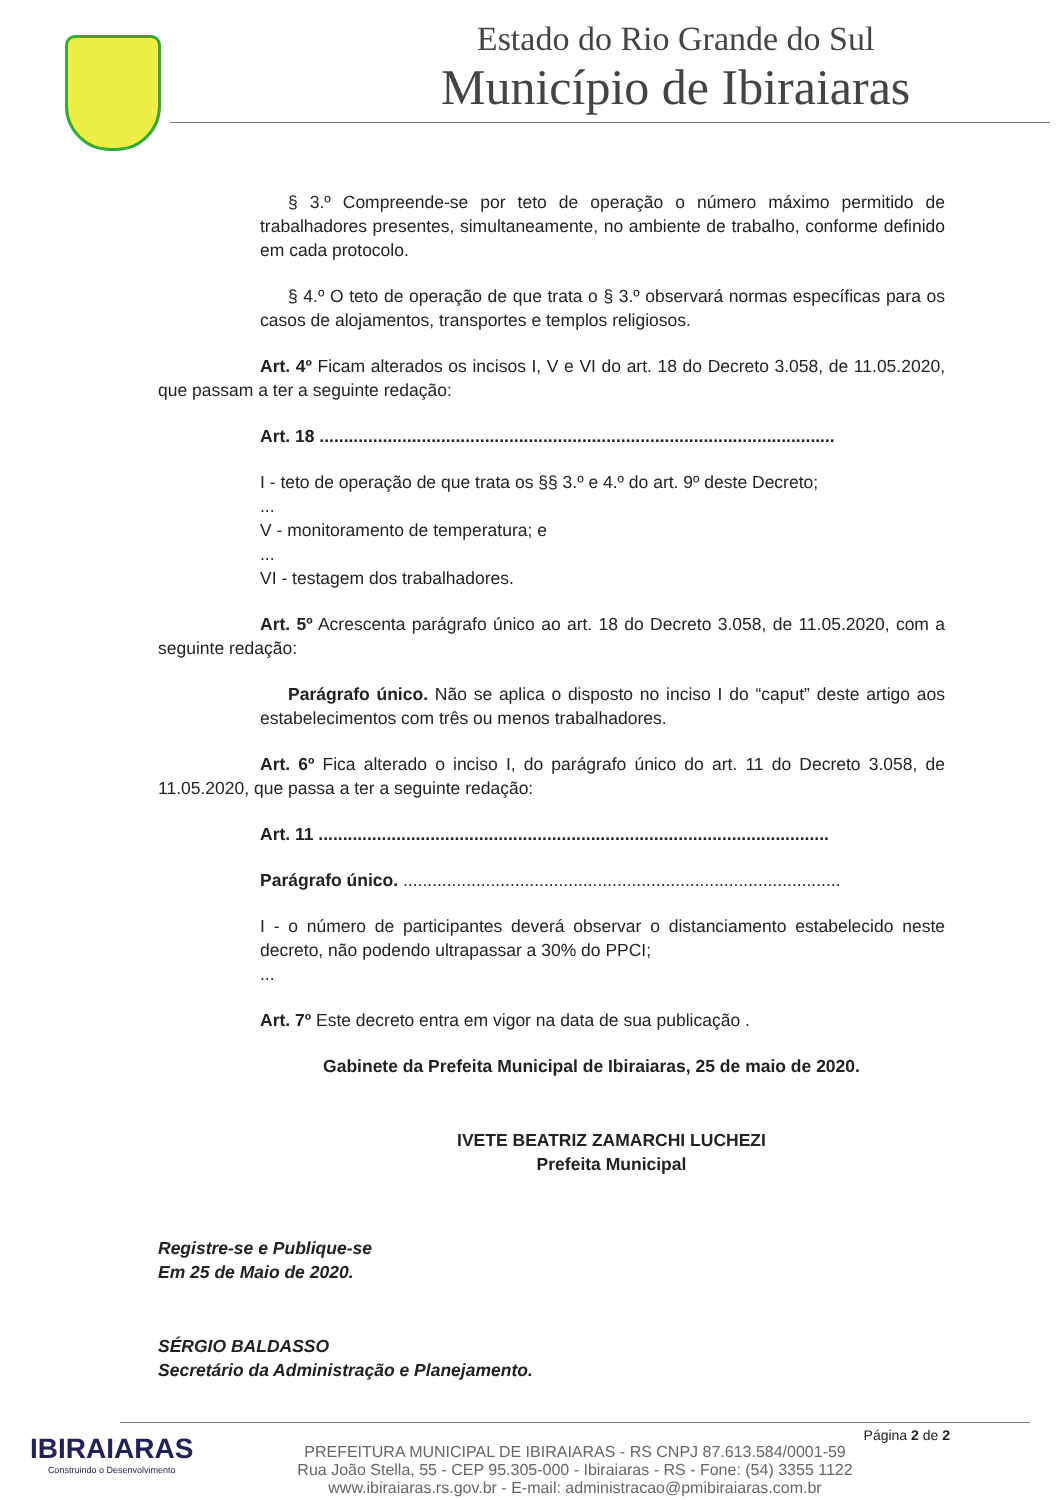Estado do Rio Grande do Sul
Município de Ibiraiaras
§ 3.º Compreende-se por teto de operação o número máximo permitido de trabalhadores presentes, simultaneamente, no ambiente de trabalho, conforme definido em cada protocolo.
§ 4.º O teto de operação de que trata o § 3.º observará normas específicas para os casos de alojamentos, transportes e templos religiosos.
Art. 4º Ficam alterados os incisos I, V e VI do art. 18 do Decreto 3.058, de 11.05.2020, que passam a ter a seguinte redação:
Art. 18 ..........................................................................................................
I - teto de operação de que trata os §§ 3.º e 4.º do art. 9º deste Decreto;
...
V - monitoramento de temperatura; e
...
VI - testagem dos trabalhadores.
Art. 5º Acrescenta parágrafo único ao art. 18 do Decreto 3.058, de 11.05.2020, com a seguinte redação:
Parágrafo único. Não se aplica o disposto no inciso I do “caput” deste artigo aos estabelecimentos com três ou menos trabalhadores.
Art. 6º Fica alterado o inciso I, do parágrafo único do art. 11 do Decreto 3.058, de 11.05.2020, que passa a ter a seguinte redação:
Art. 11 .........................................................................................................
Parágrafo único. ..........................................................................................
I - o número de participantes deverá observar o distanciamento estabelecido neste decreto, não podendo ultrapassar a 30% do PPCI;
...
Art. 7º Este decreto entra em vigor na data de sua publicação .
Gabinete da Prefeita Municipal de Ibiraiaras, 25 de maio de 2020.
IVETE BEATRIZ ZAMARCHI LUCHEZI
Prefeita Municipal
Registre-se e Publique-se
Em 25 de Maio de 2020.
SÉRGIO BALDASSO
Secretário da Administração e Planejamento.
IBIRAIARAS
Construindo o Desenvolvimento
Página 2 de 2
PREFEITURA MUNICIPAL DE IBIRAIARAS - RS CNPJ 87.613.584/0001-59
Rua João Stella, 55 - CEP 95.305-000 - Ibiraiaras - RS - Fone: (54) 3355 1122
www.ibiraiaras.rs.gov.br - E-mail: administracao@pmibiraiaras.com.br